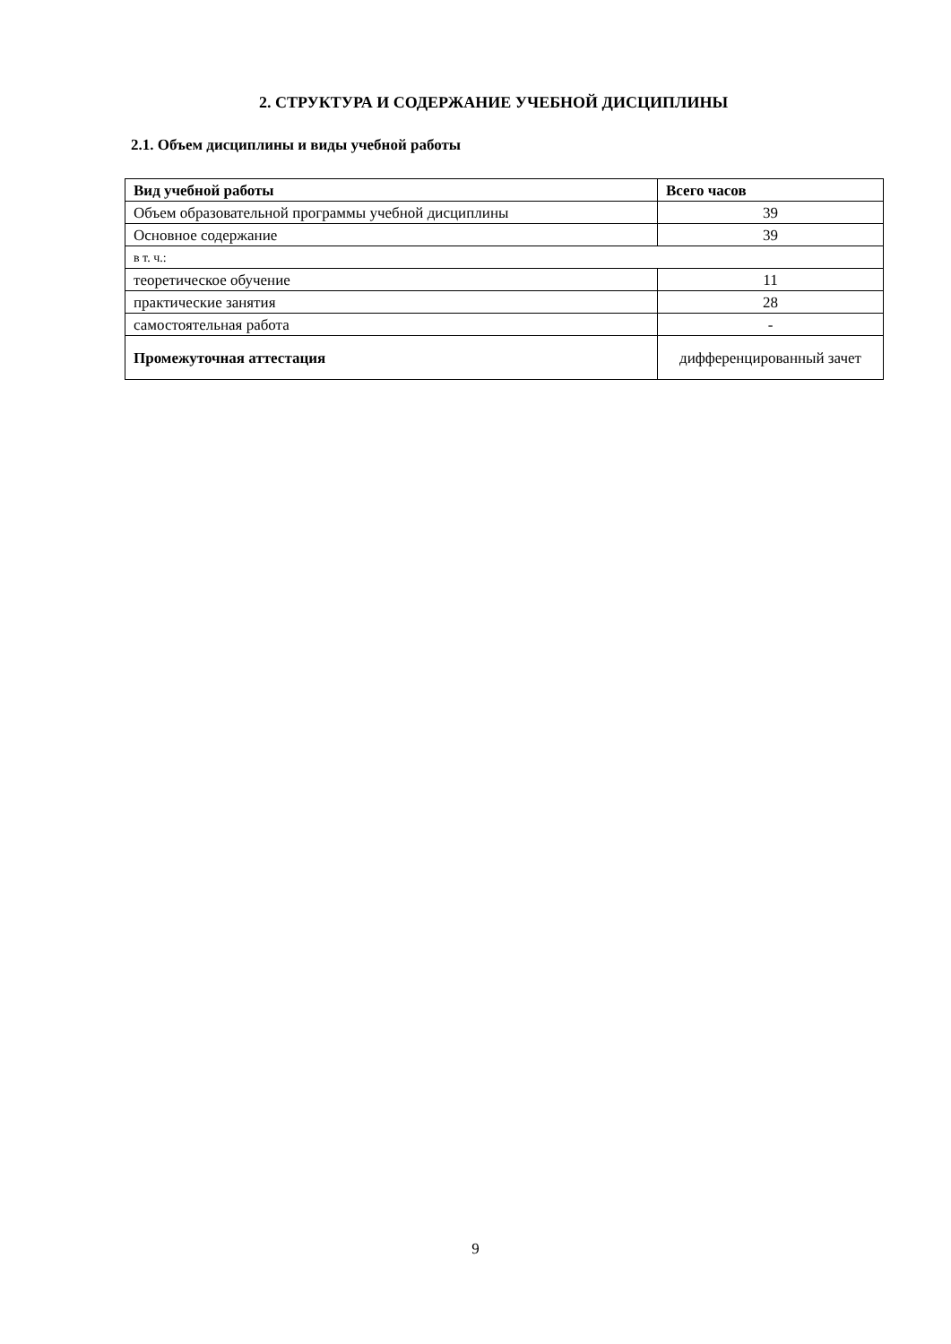2. СТРУКТУРА И СОДЕРЖАНИЕ УЧЕБНОЙ ДИСЦИПЛИНЫ
2.1. Объем дисциплины и виды учебной работы
| Вид учебной работы | Всего часов |
| --- | --- |
| Объем образовательной программы учебной дисциплины | 39 |
| Основное содержание | 39 |
| в т. ч.: | |
| теоретическое обучение | 11 |
| практические занятия | 28 |
| самостоятельная работа | - |
| Промежуточная аттестация | дифференцированный зачет |
9